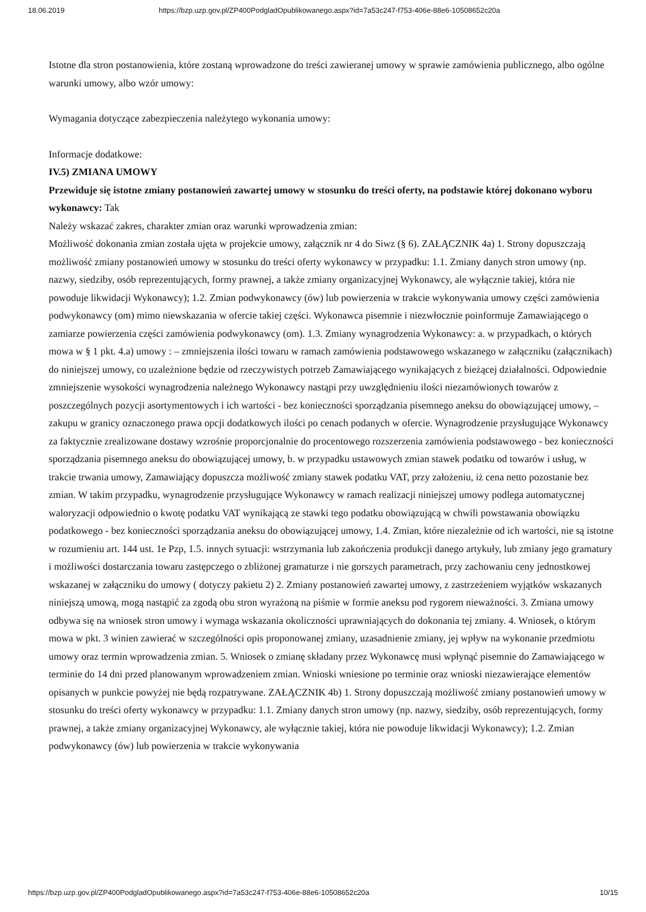18.06.2019 https://bzp.uzp.gov.pl/ZP400PodgladOpublikowanego.aspx?id=7a53c247-f753-406e-88e6-10508652c20a
Istotne dla stron postanowienia, które zostaną wprowadzone do treści zawieranej umowy w sprawie zamówienia publicznego, albo ogólne warunki umowy, albo wzór umowy:
Wymagania dotyczące zabezpieczenia należytego wykonania umowy:
Informacje dodatkowe:
IV.5) ZMIANA UMOWY
Przewiduje się istotne zmiany postanowień zawartej umowy w stosunku do treści oferty, na podstawie której dokonano wyboru wykonawcy: Tak
Należy wskazać zakres, charakter zmian oraz warunki wprowadzenia zmian:
Możliwość dokonania zmian została ujęta w projekcie umowy, załącznik nr 4 do Siwz (§ 6). ZAŁĄCZNIK 4a) 1. Strony dopuszczają możliwość zmiany postanowień umowy w stosunku do treści oferty wykonawcy w przypadku: 1.1. Zmiany danych stron umowy (np. nazwy, siedziby, osób reprezentujących, formy prawnej, a także zmiany organizacyjnej Wykonawcy, ale wyłącznie takiej, która nie powoduje likwidacji Wykonawcy); 1.2. Zmian podwykonawcy (ów) lub powierzenia w trakcie wykonywania umowy części zamówienia podwykonawcy (om) mimo niewskazania w ofercie takiej części. Wykonawca pisemnie i niezwłocznie poinformuje Zamawiającego o zamiarze powierzenia części zamówienia podwykonawcy (om). 1.3. Zmiany wynagrodzenia Wykonawcy: a. w przypadkach, o których mowa w § 1 pkt. 4.a) umowy : – zmniejszenia ilości towaru w ramach zamówienia podstawowego wskazanego w załączniku (załącznikach) do niniejszej umowy, co uzależnione będzie od rzeczywistych potrzeb Zamawiającego wynikających z bieżącej działalności. Odpowiednie zmniejszenie wysokości wynagrodzenia należnego Wykonawcy nastąpi przy uwzględnieniu ilości niezamówionych towarów z poszczególnych pozycji asortymentowych i ich wartości - bez konieczności sporządzania pisemnego aneksu do obowiązującej umowy, – zakupu w granicy oznaczonego prawa opcji dodatkowych ilości po cenach podanych w ofercie. Wynagrodzenie przysługujące Wykonawcy za faktycznie zrealizowane dostawy wzrośnie proporcjonalnie do procentowego rozszerzenia zamówienia podstawowego - bez konieczności sporządzania pisemnego aneksu do obowiązującej umowy, b. w przypadku ustawowych zmian stawek podatku od towarów i usług, w trakcie trwania umowy, Zamawiający dopuszcza możliwość zmiany stawek podatku VAT, przy założeniu, iż cena netto pozostanie bez zmian. W takim przypadku, wynagrodzenie przysługujące Wykonawcy w ramach realizacji niniejszej umowy podlega automatycznej waloryzacji odpowiednio o kwotę podatku VAT wynikającą ze stawki tego podatku obowiązującą w chwili powstawania obowiązku podatkowego - bez konieczności sporządzania aneksu do obowiązującej umowy, 1.4. Zmian, które niezależnie od ich wartości, nie są istotne w rozumieniu art. 144 ust. 1e Pzp, 1.5. innych sytuacji: wstrzymania lub zakończenia produkcji danego artykuły, lub zmiany jego gramatury i możliwości dostarczania towaru zastępczego o zbliżonej gramaturze i nie gorszych parametrach, przy zachowaniu ceny jednostkowej wskazanej w załączniku do umowy ( dotyczy pakietu 2) 2. Zmiany postanowień zawartej umowy, z zastrzeżeniem wyjątków wskazanych niniejszą umową, mogą nastąpić za zgodą obu stron wyrażoną na piśmie w formie aneksu pod rygorem nieważności. 3. Zmiana umowy odbywa się na wniosek stron umowy i wymaga wskazania okoliczności uprawniających do dokonania tej zmiany. 4. Wniosek, o którym mowa w pkt. 3 winien zawierać w szczególności opis proponowanej zmiany, uzasadnienie zmiany, jej wpływ na wykonanie przedmiotu umowy oraz termin wprowadzenia zmian. 5. Wniosek o zmianę składany przez Wykonawcę musi wpłynąć pisemnie do Zamawiającego w terminie do 14 dni przed planowanym wprowadzeniem zmian. Wnioski wniesione po terminie oraz wnioski niezawierające elementów opisanych w punkcie powyżej nie będą rozpatrywane. ZAŁĄCZNIK 4b) 1. Strony dopuszczają możliwość zmiany postanowień umowy w stosunku do treści oferty wykonawcy w przypadku: 1.1. Zmiany danych stron umowy (np. nazwy, siedziby, osób reprezentujących, formy prawnej, a także zmiany organizacyjnej Wykonawcy, ale wyłącznie takiej, która nie powoduje likwidacji Wykonawcy); 1.2. Zmian podwykonawcy (ów) lub powierzenia w trakcie wykonywania
https://bzp.uzp.gov.pl/ZP400PodgladOpublikowanego.aspx?id=7a53c247-f753-406e-88e6-10508652c20a 10/15